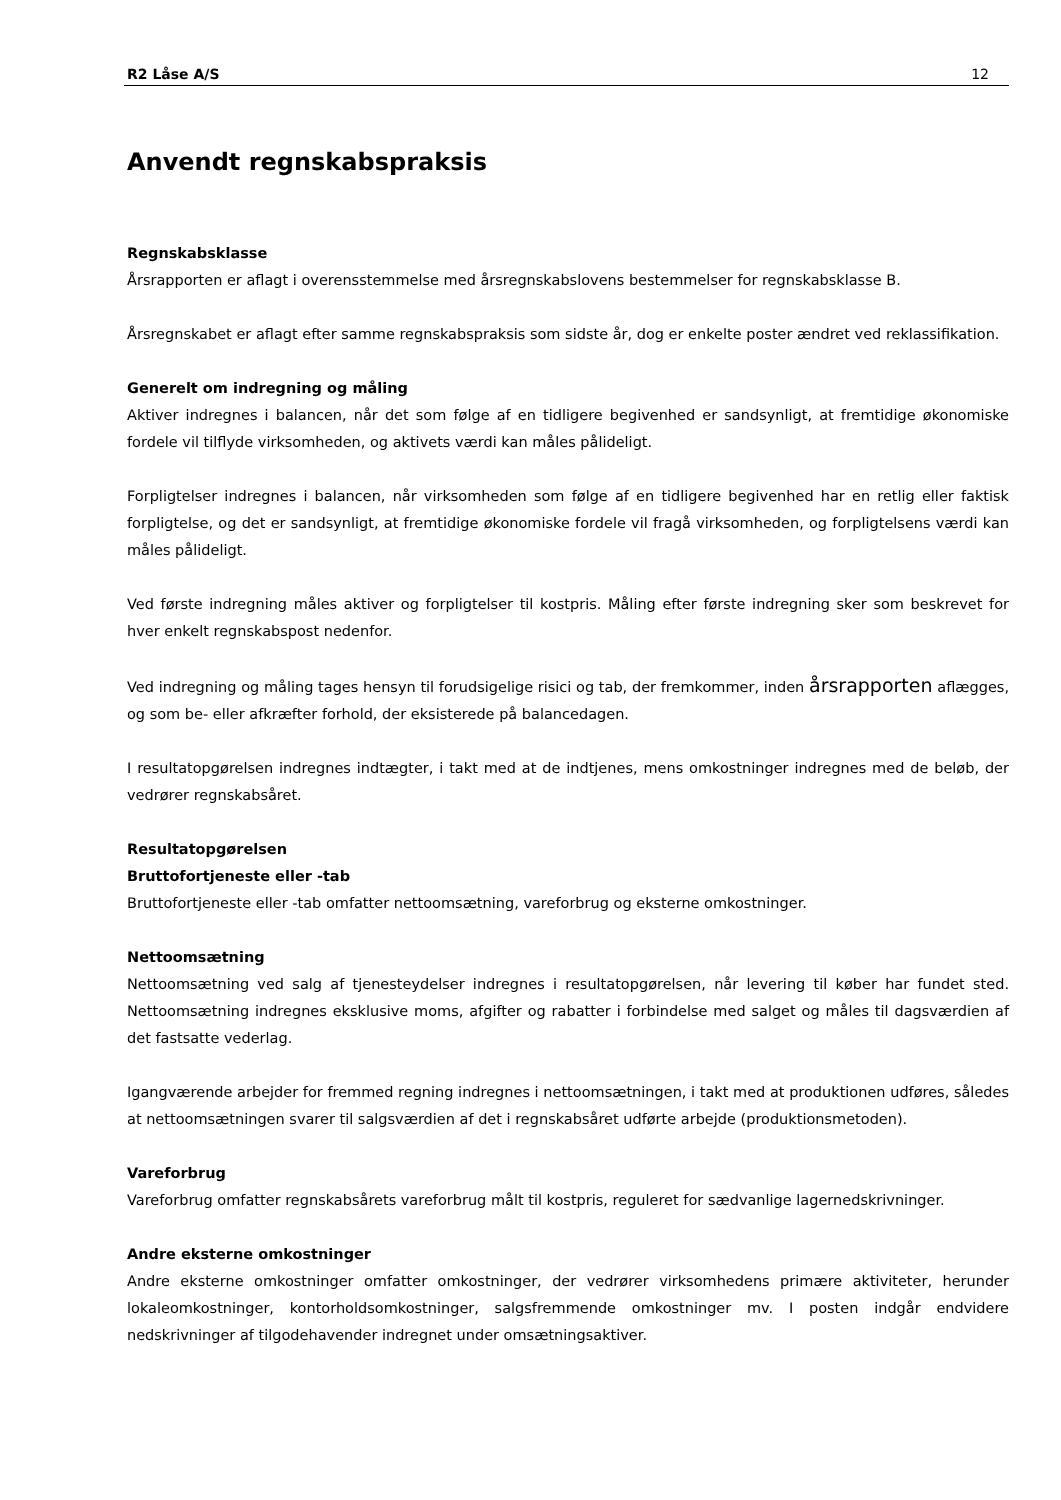R2 Låse A/S 12
Anvendt regnskabspraksis
Regnskabsklasse
Årsrapporten er aflagt i overensstemmelse med årsregnskabslovens bestemmelser for regnskabsklasse B.
Årsregnskabet er aflagt efter samme regnskabspraksis som sidste år, dog er enkelte poster ændret ved reklassifikation.
Generelt om indregning og måling
Aktiver indregnes i balancen, når det som følge af en tidligere begivenhed er sandsynligt, at fremtidige økonomiske fordele vil tilflyde virksomheden, og aktivets værdi kan måles pålideligt.
Forpligtelser indregnes i balancen, når virksomheden som følge af en tidligere begivenhed har en retlig eller faktisk forpligtelse, og det er sandsynligt, at fremtidige økonomiske fordele vil fragå virksomheden, og forpligtelsens værdi kan måles pålideligt.
Ved første indregning måles aktiver og forpligtelser til kostpris. Måling efter første indregning sker som beskrevet for hver enkelt regnskabspost nedenfor.
Ved indregning og måling tages hensyn til forudsigelige risici og tab, der fremkommer, inden årsrapporten aflægges, og som be- eller afkræfter forhold, der eksisterede på balancedagen.
I resultatopgørelsen indregnes indtægter, i takt med at de indtjenes, mens omkostninger indregnes med de beløb, der vedrører regnskabsåret.
Resultatopgørelsen
Bruttofortjeneste eller -tab
Bruttofortjeneste eller -tab omfatter nettoomsætning, vareforbrug og eksterne omkostninger.
Nettoomsætning
Nettoomsætning ved salg af tjenesteydelser indregnes i resultatopgørelsen, når levering til køber har fundet sted. Nettoomsætning indregnes eksklusive moms, afgifter og rabatter i forbindelse med salget og måles til dagsværdien af det fastsatte vederlag.
Igangværende arbejder for fremmed regning indregnes i nettoomsætningen, i takt med at produktionen udføres, således at nettoomsætningen svarer til salgsværdien af det i regnskabsåret udførte arbejde (produktionsmetoden).
Vareforbrug
Vareforbrug omfatter regnskabsårets vareforbrug målt til kostpris, reguleret for sædvanlige lagernedskrivninger.
Andre eksterne omkostninger
Andre eksterne omkostninger omfatter omkostninger, der vedrører virksomhedens primære aktiviteter, herunder lokaleomkostninger, kontorholdsomkostninger, salgsfremmende omkostninger mv. I posten indgår endvidere nedskrivninger af tilgodehavender indregnet under omsætningsaktiver.